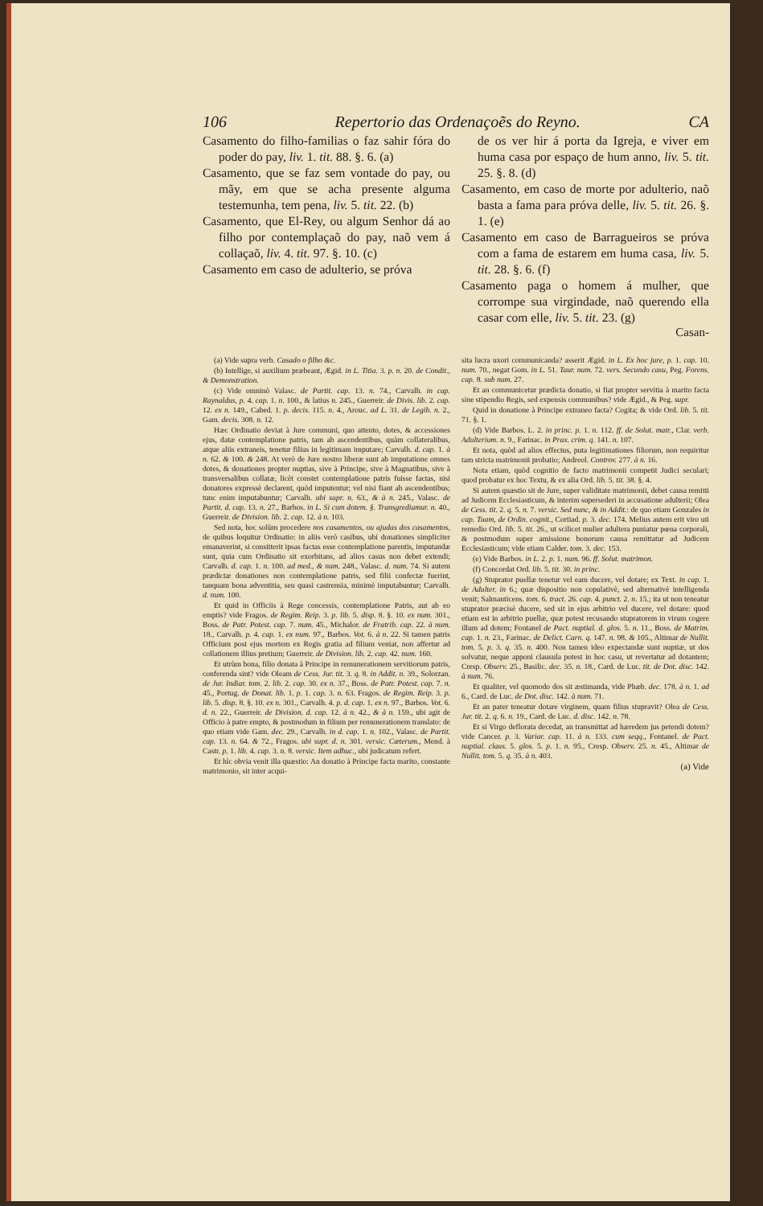106 Repertorio das Ordenaçoẽs do Reyno. CA
Casamento do filho-familias o faz sahir fóra do poder do pay, liv. 1. tit. 88. §. 6. (a)
Casamento, que se faz sem vontade do pay, ou mãy, em que se acha presente alguma testemunha, tem pena, liv. 5. tit. 22. (b)
Casamento, que El-Rey, ou algum Senhor dá ao filho por contemplaçaõ do pay, naõ vem á collaçaõ, liv. 4. tit. 97. §. 10. (c)
Casamento em caso de adulterio, se próva
de os ver hir á porta da Igreja, e viver em huma casa por espaço de hum anno, liv. 5. tit. 25. §. 8. (d)
Casamento, em caso de morte por adulterio, naõ basta a fama para próva delle, liv. 5. tit. 26. §. 1. (e)
Casamento em caso de Barragueiros se próva com a fama de estarem em huma casa, liv. 5. tit. 28. §. 6. (f)
Casamento paga o homem á mulher, que corrompe sua virgindade, naõ querendo ella casar com elle, liv. 5. tit. 23. (g)
Casan-
(a) Vide supra verb. Casado o filho &c.
(b) Intellige, si auxilium præbeant, Ægid. in L. Titia. 3. p. n. 20. de Condit., & Demonstration.
(c) Vide omninò Valasc. de Partit. cap. 13. n. 74., Carvalh. in cap. Raynaldus, p. 4. cap. 1. n. 100., & latius n. 245., Guerreir. de Divis. lib. 2. cap. 12. ex n. 149., Cabed. 1. p. decis. 115. n. 4., Arouc. ad L. 31. de Legib. n. 2., Gam. decis. 308. n. 12.
Hæc Ordinatio deviat à Jure communi, quo attento, dotes, & accessiones ejus, datæ contemplatione patris, tam ab ascendentibus, quàm collateralibus, atque aliis extraneis, tenetur filius in legitimam imputare; Carvalh. d. cap. 1. à n. 62. & 100. & 248. At verò de Jure nostro liberæ sunt ab imputatione omnes dotes, & donationes propter nuptias, sive à Principe, sive à Magnatibus, sive à transversalibus collatæ, licèt constet contemplatione patris fuisse factas, nisi donatores expressè declarent, quòd imputentur; vel nisi fiant ab ascendentibus; tunc enim imputabuntur; Carvalh. ubi supr. n. 63., & à n. 245., Valasc. de Partit. d. cap. 13. n. 27., Barbos. in L. Si cum dotem. §. Transgrediamur. n. 40., Guerreir. de Division. lib. 2. cap. 12. à n. 103.
Sed nota, hoc solùm procedere nos casamentos, ou ajudas dos casamentos, de quibus loquitur Ordinatio: in aliis verò casibus, ubi donationes simpliciter emanaverint, si constiterit ipsas factas esse contemplatione parentis, imputandæ sunt, quia cum Ordinatio sit exorbitans, ad alios casus non debet extendi; Carvalh. d. cap. 1. n. 100. ad med., & num. 248., Valasc. d. num. 74. Si autem prædictæ donationes non contemplatione patris, sed filii confectæ fuerint, tanquam bona adventitia, seu quasi castrensia, minimè imputabuntur; Carvalh. d. num. 100.
Et quid in Officiis à Rege concessis, contemplatione Patris, aut ab eo emptis? vide Fragos. de Regim. Reip. 3. p. lib. 5. disp. 8. §. 10. ex num. 301., Boss. de Patr. Potest. cap. 7. num. 45., Michalor. de Fratrib. cap. 22. à num. 18., Carvalh. p. 4. cap. 1. ex num. 97., Barbos. Vot. 6. à n. 22. Si tamen patris Officium post ejus mortem ex Regis gratia ad filium veniat, non affertur ad collationem illius pretium; Guerreir. de Division. lib. 2. cap. 42. num. 160.
Et utrùm bona, filio donata à Principe in remunerationem servitiorum patris, conferenda sint? vide Oleam de Cess. Jur. tit. 3. q. 8. in Addit. n. 39., Solorzan. de Jur. Indiar. tom. 2. lib. 2. cap. 30. ex n. 37., Boss. de Patr. Potest. cap. 7. n. 45., Portug. de Donat. lib. 1. p. 1. cap. 3. n. 63. Fragos. de Regim. Reip. 3. p. lib. 5. disp. 8. §. 10. ex n. 301., Carvalh. 4. p. d. cap. 1. ex n. 97., Barbos. Vot. 6. d. n. 22., Guerreir. de Division. d. cap. 12. à n. 42., & à n. 159., ubi agit de Officio à patre empto, & postmodum in filium per remunerationem translato: de quo etiam vide Gam. dec. 29., Carvalh. in d. cap. 1. n. 102., Valasc. de Partit. cap. 13. n. 64. & 72., Fragos. ubi supr. d. n. 301. versic. Cæterum., Mend. à Castr. p. 1. lib. 4. cap. 3. n. 8. versic. Item adhuc., ubi judicatum refert.
Et hìc obvia venit illa quæstio: An donatio à Principe facta marito, constante matrimonio, sit inter acqui-
sita lucra uxori communicanda? asserit Ægid. in L. Ex hoc jure, p. 1. cap. 10. num. 70., negat Gom. in L. 51. Taur. num. 72. vers. Secundo casu, Peg. Forens. cap. 8. sub num. 27.
Et an communicetur prædicta donatio, si fiat propter servitia à marito facta sine stipendio Regis, sed expensis communibus? vide Ægid., & Peg. supr.
Quid in donatione à Principe extraneo facta? Cogita; & vide Ord. lib. 5. tit. 71. §. 1.
(d) Vide Barbos. L. 2. in princ. p. 1. n. 112. ff. de Solut. matr., Clar. verb. Adulterium. n. 9., Farinac. in Prax. crim. q. 141. n. 107.
Et nota, quòd ad alios effectus, puta legitimationes filiorum, non requiritur tam stricta matrimonii probatio; Andreol. Controv. 277. à n. 16.
Nota etiam, quòd cognitio de facto matrimonii competit Judici seculari; quod probatur ex hoc Textu, & ex alia Ord. lib. 5. tit. 38. §. 4.
Si autem quæstio sit de Jure, super validitate matrimonii, debet causa remitti ad Judicem Ecclesiasticum, & interim supersederi in accusatione adulterii; Olea de Cess. tit. 2. q. 5. n. 7. versic. Sed nunc, & in Addit.: de quo etiam Gonzales in cap. Tuam, de Ordin. cognit., Cortiad. p. 3. dec. 174. Melius autem erit viro uti remedio Ord. lib. 5. tit. 26., ut scilicet mulier adultera puniatur pœna corporali, & postmodum super amissione bonorum causa remittatur ad Judicem Ecclesiasticum; vide etiam Calder. tom. 3. dec. 153.
(e) Vide Barbos. in L. 2. p. 1. num. 96. ff. Solut. matrimon.
(f) Concordat Ord. lib. 5. tit. 30. in princ.
(g) Stuprator puellæ tenetur vel eam ducere, vel dotare; ex Text. in cap. 1. de Adulter. in 6.; quæ dispositio non copulativè, sed alternativè intelligenda venit; Salmanticens. tom. 6. tract. 26. cap. 4. punct. 2. n. 15.; ita ut non teneatur stuprator præcisè ducere, sed sit in ejus arbitrio vel ducere, vel dotare: quod etiam est in arbitrio puellæ, quæ potest recusando stupratorem in virum cogere illum ad dotem; Fontanel de Pact. nuptial. d. glos. 5. n. 11., Boss. de Matrim. cap. 1. n. 23., Farinac. de Delict. Carn. q. 147. n. 98. & 105., Altimar de Nullit. tom. 5. p. 3. q. 35. n. 400. Non tamen ideo expectandæ sunt nuptiæ, ut dos solvatur, neque apponi clausula potest in hoc casu, ut revertatur ad dotantem; Cresp. Observ. 25., Basilic. dec. 35. n. 18., Card. de Luc. tit. de Dot. disc. 142. à num. 76.
Et qualiter, vel quomodo dos sit æstimanda, vide Phæb. dec. 178. à n. 1. ad 6., Card. de Luc. de Dot. disc. 142. à num. 71.
Et an pater teneatur dotare virginem, quam filius stupravit? Olea de Cess. Jur. tit. 2. q. 6. n. 19., Card. de Luc. d. disc. 142. n. 78.
Et si Virgo deflorata decedat, an transmittat ad hæredem jus petendi dotem? vide Cancer. p. 3. Variar. cap. 11. à n. 133. cum seqq., Fontanel. de Pact. nuptial. claus. 5. glos. 5. p. 1. n. 95., Cresp. Observ. 25. n. 45., Altimar de Nullit. tom. 5. q. 35. à n. 403.
(a) Vide